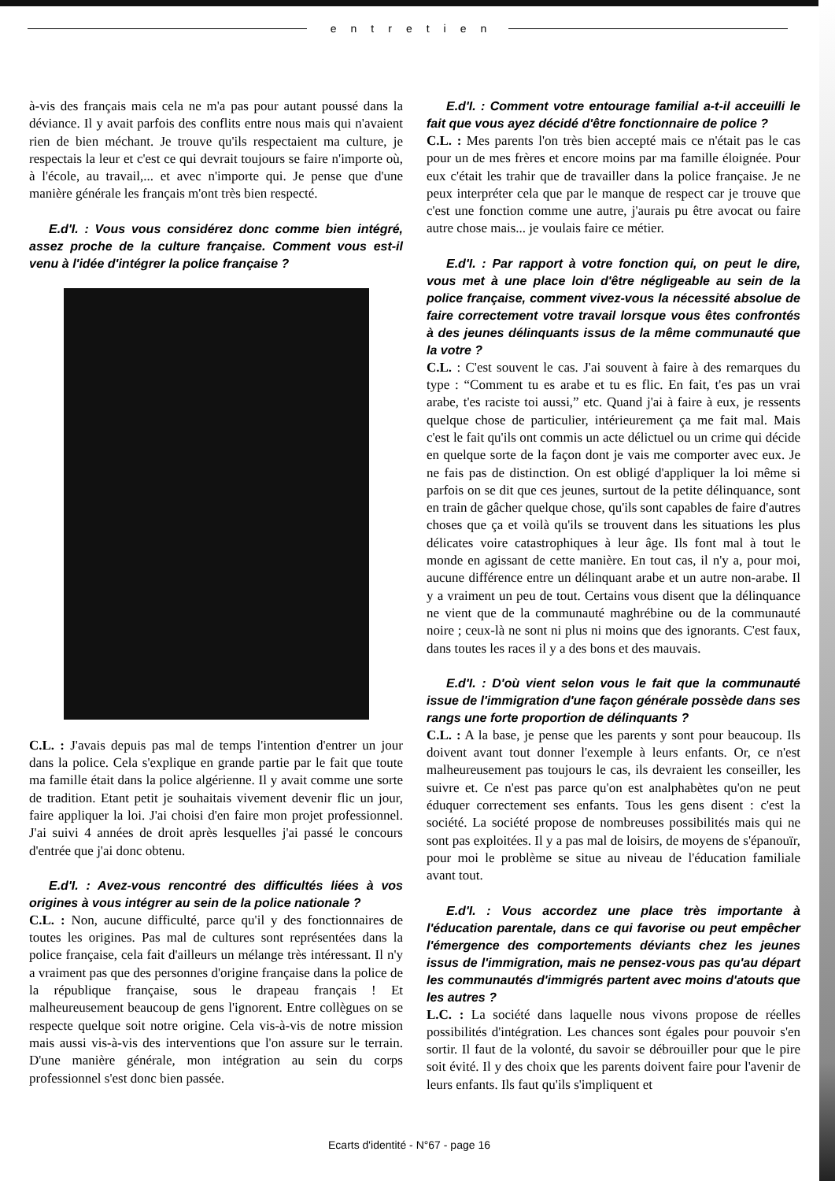entretien
à-vis des français mais cela ne m'a pas pour autant poussé dans la déviance. Il y avait parfois des conflits entre nous mais qui n'avaient rien de bien méchant. Je trouve qu'ils respectaient ma culture, je respectais la leur et c'est ce qui devrait toujours se faire n'importe où, à l'école, au travail,... et avec n'importe qui. Je pense que d'une manière générale les français m'ont très bien respecté.
E.d'I. : Vous vous considérez donc comme bien intégré, assez proche de la culture française. Comment vous est-il venu à l'idée d'intégrer la police française ?
C.L. : J'avais depuis pas mal de temps l'intention d'entrer un jour dans la police. Cela s'explique en grande partie par le fait que toute ma famille était dans la police algérienne. Il y avait comme une sorte de tradition. Etant petit je souhaitais vivement devenir flic un jour, faire appliquer la loi. J'ai choisi d'en faire mon projet professionnel. J'ai suivi 4 années de droit après lesquelles j'ai passé le concours d'entrée que j'ai donc obtenu.
E.d'I. : Avez-vous rencontré des difficultés liées à vos origines à vous intégrer au sein de la police nationale ?
C.L. : Non, aucune difficulté, parce qu'il y des fonctionnaires de toutes les origines. Pas mal de cultures sont représentées dans la police française, cela fait d'ailleurs un mélange très intéressant. Il n'y a vraiment pas que des personnes d'origine française dans la police de la république française, sous le drapeau français ! Et malheureusement beaucoup de gens l'ignorent. Entre collègues on se respecte quelque soit notre origine. Cela vis-à-vis de notre mission mais aussi vis-à-vis des interventions que l'on assure sur le terrain. D'une manière générale, mon intégration au sein du corps professionnel s'est donc bien passée.
E.d'I. : Comment votre entourage familial a-t-il acceuilli le fait que vous ayez décidé d'être fonctionnaire de police ?
C.L. : Mes parents l'on très bien accepté mais ce n'était pas le cas pour un de mes frères et encore moins par ma famille éloignée. Pour eux c'était les trahir que de travailler dans la police française. Je ne peux interpréter cela que par le manque de respect car je trouve que c'est une fonction comme une autre, j'aurais pu être avocat ou faire autre chose mais... je voulais faire ce métier.
E.d'I. : Par rapport à votre fonction qui, on peut le dire, vous met à une place loin d'être négligeable au sein de la police française, comment vivez-vous la nécessité absolue de faire correctement votre travail lorsque vous êtes confrontés à des jeunes délinquants issus de la même communauté que la votre ?
C.L. : C'est souvent le cas. J'ai souvent à faire à des remarques du type : “Comment tu es arabe et tu es flic. En fait, t'es pas un vrai arabe, t'es raciste toi aussi,” etc. Quand j'ai à faire à eux, je ressents quelque chose de particulier, intérieurement ça me fait mal. Mais c'est le fait qu'ils ont commis un acte délictuel ou un crime qui décide en quelque sorte de la façon dont je vais me comporter avec eux. Je ne fais pas de distinction. On est obligé d'appliquer la loi même si parfois on se dit que ces jeunes, surtout de la petite délinquance, sont en train de gâcher quelque chose, qu'ils sont capables de faire d'autres choses que ça et voilà qu'ils se trouvent dans les situations les plus délicates voire catastrophiques à leur âge. Ils font mal à tout le monde en agissant de cette manière. En tout cas, il n'y a, pour moi, aucune différence entre un délinquant arabe et un autre non-arabe. Il y a vraiment un peu de tout. Certains vous disent que la délinquance ne vient que de la communauté maghrébine ou de la communauté noire ; ceux-là ne sont ni plus ni moins que des ignorants. C'est faux, dans toutes les races il y a des bons et des mauvais.
E.d'I. : D'où vient selon vous le fait que la communauté issue de l'immigration d'une façon générale possède dans ses rangs une forte proportion de délinquants ?
C.L. : A la base, je pense que les parents y sont pour beaucoup. Ils doivent avant tout donner l'exemple à leurs enfants. Or, ce n'est malheureusement pas toujours le cas, ils devraient les conseiller, les suivre et. Ce n'est pas parce qu'on est analphabètes qu'on ne peut éduquer correctement ses enfants. Tous les gens disent : c'est la société. La société propose de nombreuses possibilités mais qui ne sont pas exploitées. Il y a pas mal de loisirs, de moyens de s'épanouïr, pour moi le problème se situe au niveau de l'éducation familiale avant tout.
E.d'I. : Vous accordez une place très importante à l'éducation parentale, dans ce qui favorise ou peut empêcher l'émergence des comportements déviants chez les jeunes issus de l'immigration, mais ne pensez-vous pas qu'au départ les communautés d'immigrés partent avec moins d'atouts que les autres ?
L.C. : La société dans laquelle nous vivons propose de réelles possibilités d'intégration. Les chances sont égales pour pouvoir s'en sortir. Il faut de la volonté, du savoir se débrouiller pour que le pire soit évité. Il y des choix que les parents doivent faire pour l'avenir de leurs enfants. Ils faut qu'ils s'impliquent et
Ecarts d'identité - N°67 - page 16